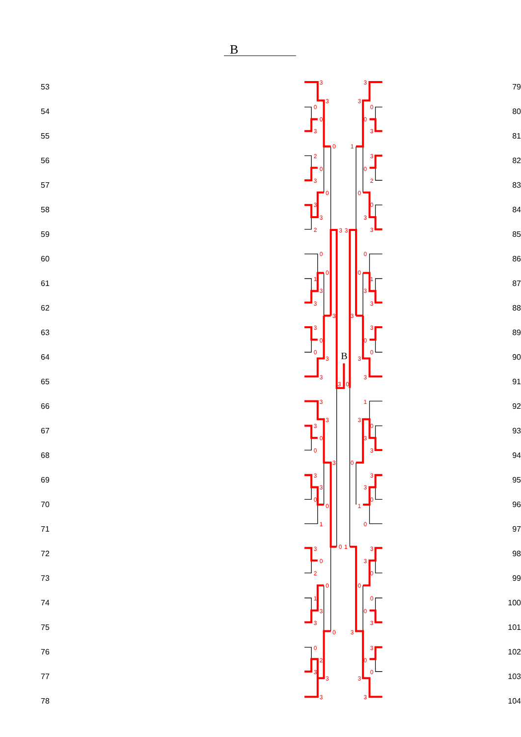B
53
54
55
56
57
58
59
60
61
62
63
64
65
66
67
68
69
70
71
72
73
74
75
76
77
78
3
3
0
0
3
0
3
3
0
0
3
1
2
0
3
0
3
3
2
3
0
2
0
0
3
3
3
3
0
0
1
3
3
3
0
0
1
3
3
3
3
0
0
3
3
3
0
0
3
3
3
0
3
3
3
0
0
3
1
3
0
3
3
0
3
3
0
0
1
3
3
0
1
0
0
1
3
0
2
0
1
3
3
0
3
3
0
0
0
0
3
3
0
2
3
3
3
3
0
0
3
3
B
79
80
81
82
83
84
85
86
87
88
89
90
91
92
93
94
95
96
97
98
99
100
101
102
103
104